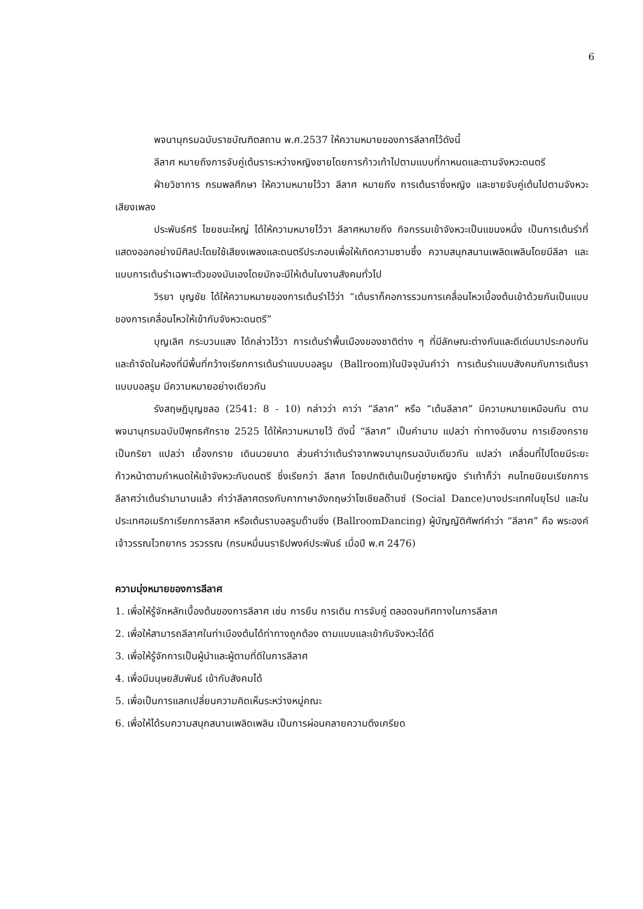6
พจนานุกรมฉบับราชบัณฑิตสถาน พ.ศ.2537 ให้ความหมายของการลีลาศไว้ดังนี้
ลีลาศ หมายถึงการจับคู่เต้นราระหว่างหญิงชายโดยการก้าวเท้าไปตามแบบที่กาหนดและตามจังหวะดนตรี
ฝ่ายวิชาการ กรมพลศึกษา ให้ความหมายไว้วา ลีลาศ หมายถึง การเต้นราซึ่งหญิง และชายจับคู่เต้นไปตามจังหวะเสียงเพลง
ประพันธ์ศริ ไชยชนะใหญ่ ได้ให้ความหมายไว้วา ลีลาศหมายถึง กิจกรรมเข้าจังหวะเป็นแขนงหนึ่ง เป็นการเต้นรำที่แสดงออกอย่างมีศิลปะโดยใช้เสียงเพลงและดนตรีประกอบเพื่อให้เกิดความซาบซึ้ง ความสนุกสนานเพลิดเพลินโดยมีลีลา และแบบการเต้นรำเฉพาะตัวของมันเองโดยมักจะมีให้เต้นในงานสังคมทั่วไป
วิรยา บุญชัย ได้ให้ความหมายของการเต้นรำไว้ว่า “เต้นราก็คอการรวมการเคลื่อนไหวเบื้องต้นเข้าด้วยกันเป็นแบบของการเคลื่อนไหวให้เข้ากับจังหวะดนตรี”
บุญเลิศ กระบวนแสง ได้กล่าวไว้วา การเต้นรำพื้นเมืองของชาติต่าง ๆ ที่มีลักษณะต่างกันและดีเด่นมาประกอบกันและถ้าจัดในห้องที่มีพื้นที่กว้างเรียกการเต้นรำแบบบอลรูม (Ballroom)ในปัจจุบันคำว่า การเต้นรำแบบสังคมกับการเต้นราแบบบอลรูม มีความหมายอย่างเดียวกัน
รังสฤษฏิบุญชลอ (2541: 8 - 10) กล่าวว่า คาว่า “ลีลาศ” หรือ “เต้นลีลาศ” มีความหมายเหมือนกัน ตามพจนานุกรมฉบับปีพุทธศักราช 2525 ได้ให้ความหมายไว้ ดังนี้ “ลีลาศ” เป็นคำนาม แปลว่า ท่าทางอันงาม การเยืองกราย เป็นกริยา แปลว่า เยื้องกราย เดินนวยนาด ส่วนคำว่าเต้นรำจากพจนานุกรมฉบับเดียวกัน แปลว่า เคลื่อนที่ไปโดยมีระยะก้าวหน้าตามกำหนดให้เข้าจังหวะกับดนตรี ซึ่งเรียกว่า ลีลาศ โดยปกติเต้นเป็นคู่ชายหญิง รำเท้าก็ว่า คนไทยนิยมเรียกการลีลาศว่าเต้นรำมานานแล้ว คำว่าลีลาศตรงกับคาภาษาอังกฤษว่าโซเชียลด๊านซ์ (Social Dance)บางประเทศในยุโรป และในประเทศอเมริกาเรียกการลีลาศ หรือเต้นราบอลรูมด๊านซิ่ง (BallroomDancing) ผู้บัญญัติศัพท์คำว่า “ลีลาศ” คือ พระองค์เจ้าวรรณไวทยากร วรวรรณ (กรมหมื่นนราธิปพงค์ประพันธ์ เมื่อปี พ.ศ 2476)
ความมุ่งหมายของการลีลาศ
1. เพื่อให้รู้จักหลักเบื้องต้นของการลีลาศ เช่น การยืน การเดิน การจับคู่ ตลอดจนทิศทางในการลีลาศ
2. เพื่อให้สามารถลีลาศในท่าเบืองต้นได้ท่าทางถูกต้อง ตามแบบและเข้ากับจังหวะได้ดี
3. เพื่อให้รู้จักการเป็นผู้นำและผู้ตามที่ดีในการลีลาศ
4. เพื่อมีมนุษยสัมพันธ์ เข้ากับสังคมได้
5. เพื่อเป็นการแลกเปลี่ยนความคิดเห็นระหว่างหมู่คณะ
6. เพื่อให้ได้รบความสนุกสนานเพลิดเพลิน เป็นการผ่อนคลายความตึงเครียด